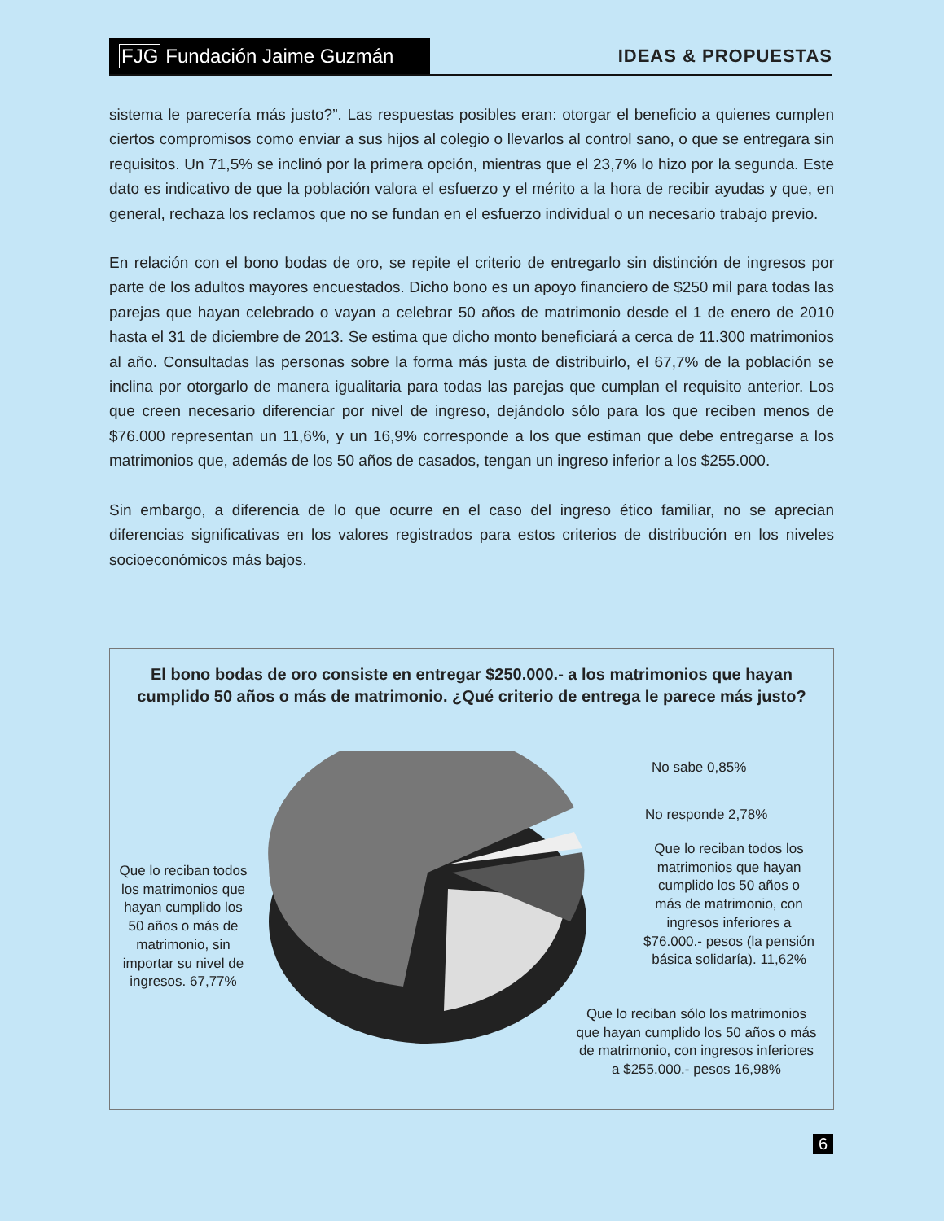FJG Fundación Jaime Guzmán
IDEAS & PROPUESTAS
sistema le parecería más justo?”. Las respuestas posibles eran: otorgar el beneficio a quienes cumplen ciertos compromisos como enviar a sus hijos al colegio o llevarlos al control sano, o que se entregara sin requisitos. Un 71,5% se inclinó por la primera opción, mientras que el 23,7% lo hizo por la segunda. Este dato es indicativo de que la población valora el esfuerzo y el mérito a la hora de recibir ayudas y que, en general, rechaza los reclamos que no se fundan en el esfuerzo individual o un necesario trabajo previo.
En relación con el bono bodas de oro, se repite el criterio de entregarlo sin distinción de ingresos por parte de los adultos mayores encuestados. Dicho bono es un apoyo financiero de $250 mil para todas las parejas que hayan celebrado o vayan a celebrar 50 años de matrimonio desde el 1 de enero de 2010 hasta el 31 de diciembre de 2013. Se estima que dicho monto beneficiará a cerca de 11.300 matrimonios al año. Consultadas las personas sobre la forma más justa de distribuirlo, el 67,7% de la población se inclina por otorgarlo de manera igualitaria para todas las parejas que cumplan el requisito anterior. Los que creen necesario diferenciar por nivel de ingreso, dejándolo sólo para los que reciben menos de $76.000 representan un 11,6%, y un 16,9% corresponde a los que estiman que debe entregarse a los matrimonios que, además de los 50 años de casados, tengan un ingreso inferior a los $255.000.
Sin embargo, a diferencia de lo que ocurre en el caso del ingreso ético familiar, no se aprecian diferencias significativas en los valores registrados para estos criterios de distribución en los niveles socioeconómicos más bajos.
El bono bodas de oro consiste en entregar $250.000.- a los matrimonios que hayan cumplido 50 años o más de matrimonio. ¿Qué criterio de entrega le parece más justo?
Que lo reciban todos los matrimonios que hayan cumplido los 50 años o más de matrimonio, sin importar su nivel de ingresos. 67,77%
No sabe 0,85%
No responde 2,78%
Que lo reciban todos los matrimonios que hayan cumplido los 50 años o más de matrimonio, con ingresos inferiores a $76.000.- pesos (la pensión básica solidaría). 11,62%
Que lo reciban sólo los matrimonios que hayan cumplido los 50 años o más de matrimonio, con ingresos inferiores a $255.000.- pesos 16,98%
6